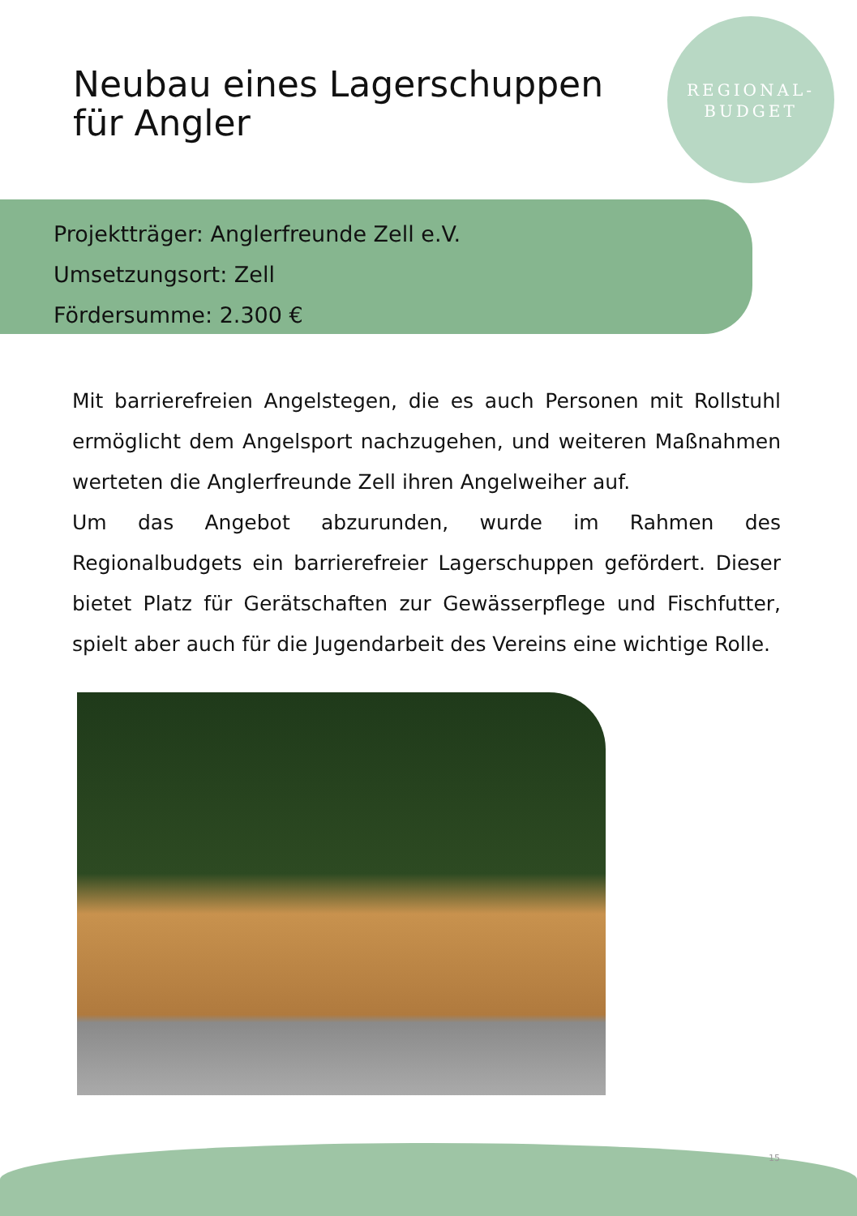Neubau eines Lagerschuppen
für Angler
REGIONAL-
BUDGET
Projektträger: Anglerfreunde Zell e.V.
Umsetzungsort: Zell
Fördersumme: 2.300 €
Mit barrierefreien Angelstegen, die es auch Personen mit Rollstuhl ermöglicht dem Angelsport nachzugehen, und weiteren Maßnahmen werteten die Anglerfreunde Zell ihren Angelweiher auf.
Um das Angebot abzurunden, wurde im Rahmen des Regionalbudgets ein barrierefreier Lagerschuppen gefördert. Dieser bietet Platz für Gerätschaften zur Gewässerpflege und Fischfutter, spielt aber auch für die Jugendarbeit des Vereins eine wichtige Rolle.
15